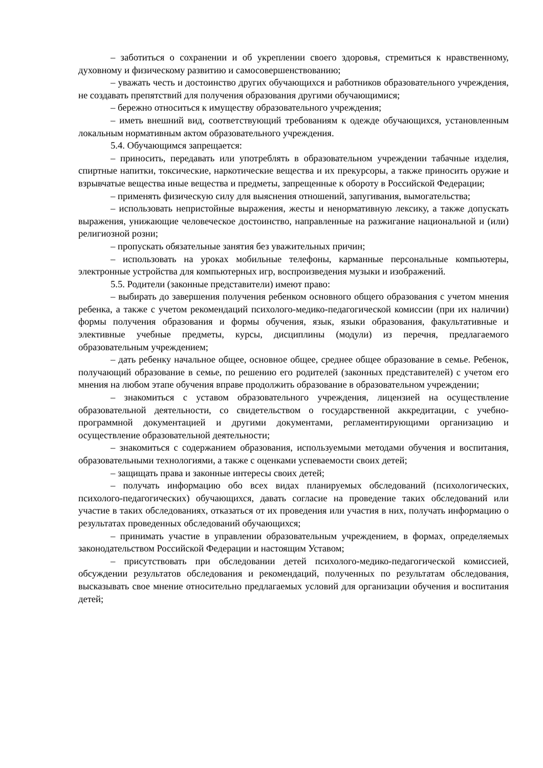– заботиться о сохранении и об укреплении своего здоровья, стремиться к нравственному, духовному и физическому развитию и самосовершенствованию;
– уважать честь и достоинство других обучающихся и работников образовательного учреждения, не создавать препятствий для получения образования другими обучающимися;
– бережно относиться к имуществу образовательного учреждения;
– иметь внешний вид, соответствующий требованиям к одежде обучающихся, установленным локальным нормативным актом образовательного учреждения.
5.4. Обучающимся запрещается:
– приносить, передавать или употреблять в образовательном учреждении табачные изделия, спиртные напитки, токсические, наркотические вещества и их прекурсоры, а также приносить оружие и взрывчатые вещества иные вещества и предметы, запрещенные к обороту в Российской Федерации;
– применять физическую силу для выяснения отношений, запугивания, вымогательства;
– использовать непристойные выражения, жесты и ненормативную лексику, а также допускать выражения, унижающие человеческое достоинство, направленные на разжигание национальной и (или) религиозной розни;
– пропускать обязательные занятия без уважительных причин;
– использовать на уроках мобильные телефоны, карманные персональные компьютеры, электронные устройства для компьютерных игр, воспроизведения музыки и изображений.
5.5. Родители (законные представители) имеют право:
– выбирать до завершения получения ребенком основного общего образования с учетом мнения ребенка, а также с учетом рекомендаций психолого-медико-педагогической комиссии (при их наличии) формы получения образования и формы обучения, язык, языки образования, факультативные и элективные учебные предметы, курсы, дисциплины (модули) из перечня, предлагаемого образовательным учреждением;
– дать ребенку начальное общее, основное общее, среднее общее образование в семье. Ребенок, получающий образование в семье, по решению его родителей (законных представителей) с учетом его мнения на любом этапе обучения вправе продолжить образование в образовательном учреждении;
– знакомиться с уставом образовательного учреждения, лицензией на осуществление образовательной деятельности, со свидетельством о государственной аккредитации, с учебно-программной документацией и другими документами, регламентирующими организацию и осуществление образовательной деятельности;
– знакомиться с содержанием образования, используемыми методами обучения и воспитания, образовательными технологиями, а также с оценками успеваемости своих детей;
– защищать права и законные интересы своих детей;
– получать информацию обо всех видах планируемых обследований (психологических, психолого-педагогических) обучающихся, давать согласие на проведение таких обследований или участие в таких обследованиях, отказаться от их проведения или участия в них, получать информацию о результатах проведенных обследований обучающихся;
– принимать участие в управлении образовательным учреждением, в формах, определяемых законодательством Российской Федерации и настоящим Уставом;
– присутствовать при обследовании детей психолого-медико-педагогической комиссией, обсуждении результатов обследования и рекомендаций, полученных по результатам обследования, высказывать свое мнение относительно предлагаемых условий для организации обучения и воспитания детей;